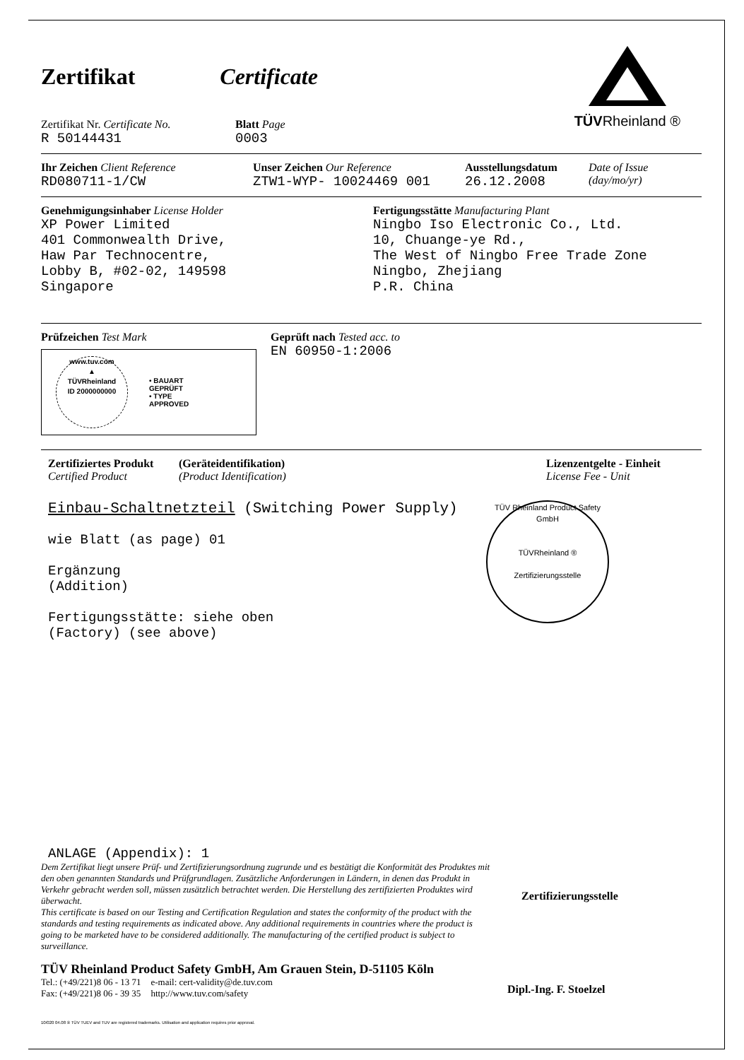TÜVRheinland ®
Zertifikat Certificate
Zertifikat Nr. Certificate No.
R 50144431
Blatt Page
0003
Ihr Zeichen Client Reference
RD080711-1/CW
Unser Zeichen Our Reference
ZTW1-WYP- 10024469 001
Ausstellungsdatum
26.12.2008
Date of Issue
(day/mo/yr)
Genehmigungsinhaber License Holder
XP Power Limited
401 Commonwealth Drive,
Haw Par Technocentre,
Lobby B, #02-02, 149598
Singapore
Fertigungsstätte Manufacturing Plant
Ningbo Iso Electronic Co., Ltd.
10, Chuange-ye Rd.,
The West of Ningbo Free Trade Zone
Ningbo, Zhejiang
P.R. China
Prüfzeichen Test Mark
www.tuv.com
▲
TÜVRheinland
ID 2000000000
• BAUART
GEPRÜFT
• TYPE
APPROVED
Geprüft nach Tested acc. to
EN 60950-1:2006
Zertifiziertes Produkt
Certified Product
(Geräteidentifikation)
(Product Identification)
Lizenzentgelte - Einheit
License Fee - Unit
Einbau-Schaltnetzteil (Switching Power Supply)
wie Blatt (as page) 01
Ergänzung
(Addition)
Fertigungsstätte: siehe oben
(Factory) (see above)
TÜV Rheinland Product Safety GmbH
TÜVRheinland ®
Zertifizierungsstelle
ANLAGE (Appendix): 1
Dem Zertifikat liegt unsere Prüf- und Zertifizierungsordnung zugrunde und es bestätigt die Konformität des Produktes mit den oben genannten Standards und Prüfgrundlagen. Zusätzliche Anforderungen in Ländern, in denen das Produkt in Verkehr gebracht werden soll, müssen zusätzlich betrachtet werden. Die Herstellung des zertifizierten Produktes wird überwacht.
This certificate is based on our Testing and Certification Regulation and states the conformity of the product with the standards and testing requirements as indicated above. Any additional requirements in countries where the product is going to be marketed have to be considered additionally. The manufacturing of the certified product is subject to surveillance.
Zertifizierungsstelle
TÜV Rheinland Product Safety GmbH, Am Grauen Stein, D-51105 Köln
Tel.: (+49/221)8 06 - 13 71
Fax: (+49/221)8 06 - 39 35
e-mail: cert-validity@de.tuv.com
http://www.tuv.com/safety
Dipl.-Ing. F. Stoelzel
10/020 04.08 ® TÜV TUEV and TUV are registered trademarks. Utilisation and application requires prior approval.